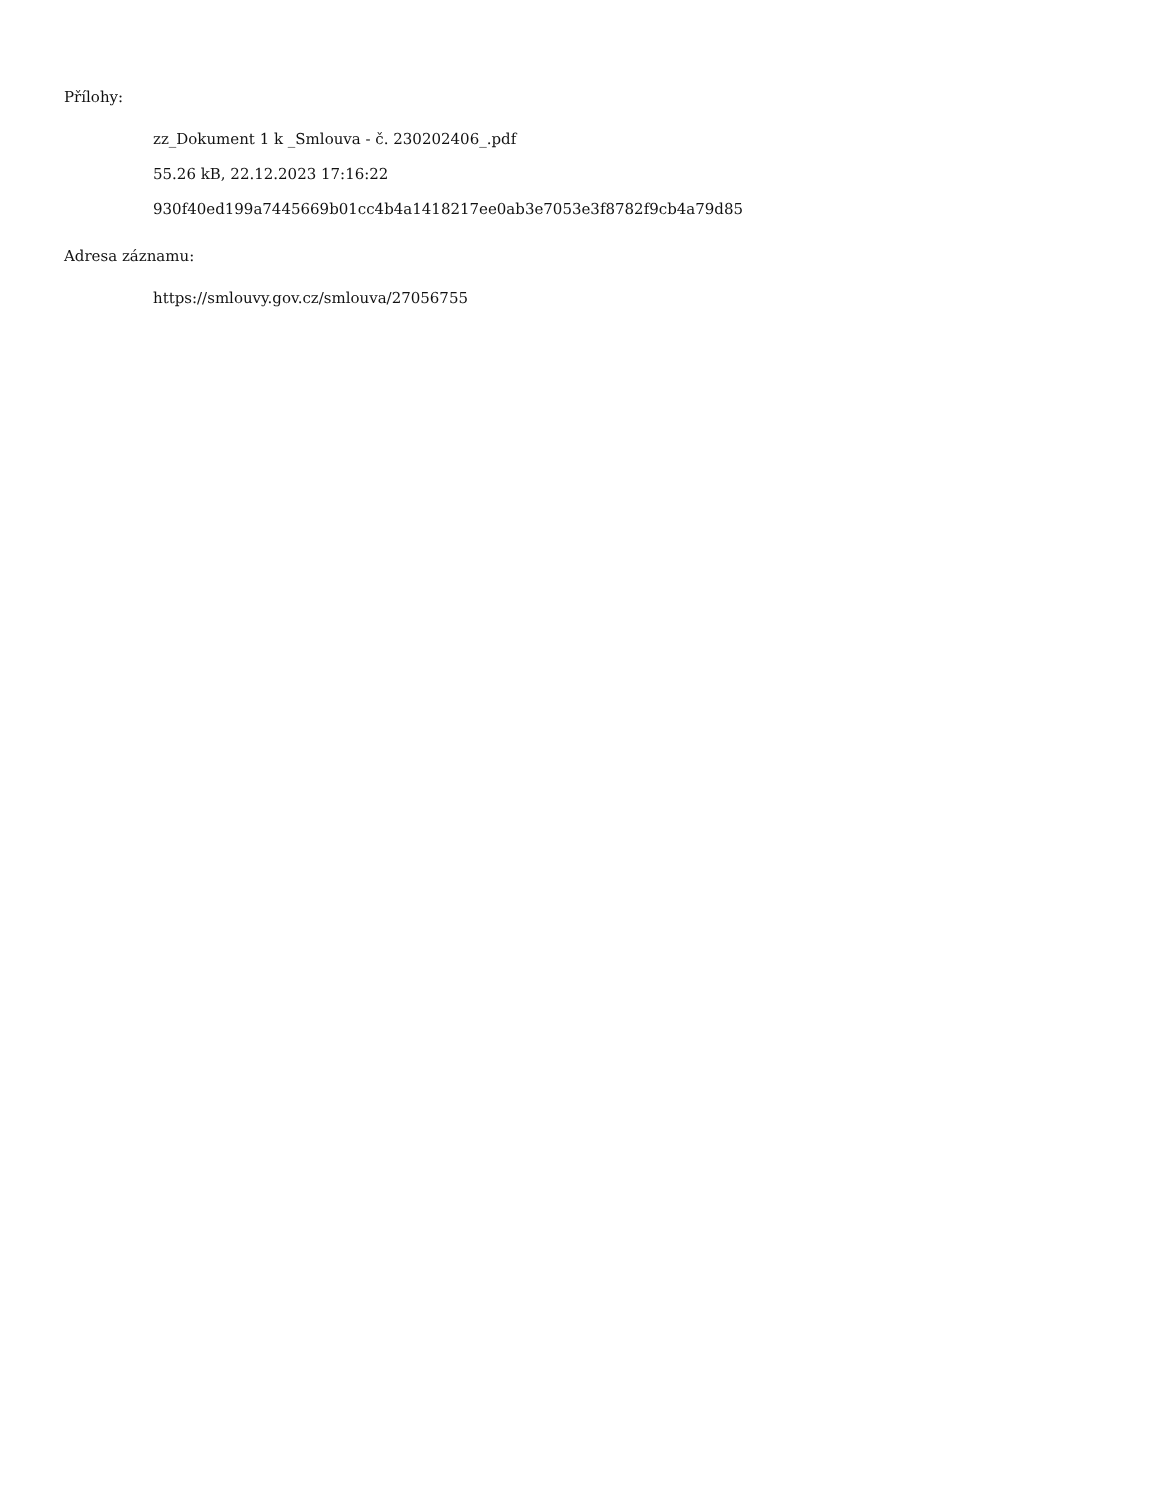Přílohy:
zz_Dokument 1 k _Smlouva - č. 230202406_.pdf
55.26 kB, 22.12.2023 17:16:22
930f40ed199a7445669b01cc4b4a1418217ee0ab3e7053e3f8782f9cb4a79d85
Adresa záznamu:
https://smlouvy.gov.cz/smlouva/27056755